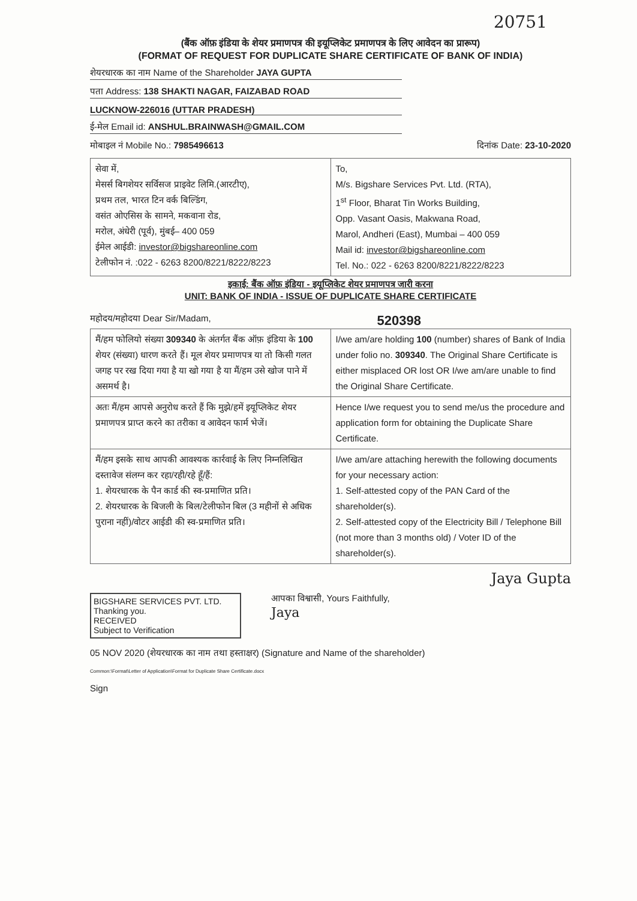20751
(बैंक ऑफ़ इंडिया के शेयर प्रमाणपत्र की इयूप्लिकेट प्रमाणपत्र के लिए आवेदन का प्रारूप)
(FORMAT OF REQUEST FOR DUPLICATE SHARE CERTIFICATE OF BANK OF INDIA)
शेयरधारक का नाम Name of the Shareholder JAYA GUPTA
पता Address: 138 SHAKTI NAGAR, FAIZABAD ROAD
LUCKNOW-226016 (UTTAR PRADESH)
ई-मेल Email id: ANSHUL.BRAINWASH@GMAIL.COM
मोबाइल नं Mobile No.: 7985496613 दिनांक Date: 23-10-2020
| सेवा में, मेसर्स बिगशेयर सर्विसज प्राइवेट लिमि.(आरटीए), प्रथम तल, भारत टिन वर्क बिल्डिंग, वसंत ओएसिस के सामने, मकवाना रोड, मरोल, अंधेरी (पूर्व), मुंबई– 400 059 ईमेल आईडी: investor@bigshareonline.com टेलीफोन नं. :022 - 6263 8200/8221/8222/8223 | To, M/s. Bigshare Services Pvt. Ltd. (RTA), 1<sup>st</sup> Floor, Bharat Tin Works Building, Opp. Vasant Oasis, Makwana Road, Marol, Andheri (East), Mumbai – 400 059 Mail id: investor@bigshareonline.com Tel. No.: 022 - 6263 8200/8221/8222/8223 |
इकाई: बैंक ऑफ़ इंडिया - इयूप्लिकेट शेयर प्रमाणपत्र जारी करना
UNIT: BANK OF INDIA - ISSUE OF DUPLICATE SHARE CERTIFICATE
महोदय/महोदया Dear Sir/Madam, 520398
| मैं/हम फोलियो संख्या 309340 के अंतर्गत बैंक ऑफ़ इंडिया के 100 शेयर (संख्या) धारण करते हैं। मूल शेयर प्रमाणपत्र या तो किसी गलत जगह पर रख दिया गया है या खो गया है या मैं/हम उसे खोज पाने में असमर्थ है। | I/we am/are holding 100 (number) shares of Bank of India under folio no. 309340 . The Original Share Certificate is either misplaced OR lost OR I/we am/are unable to find the Original Share Certificate. |
| अतः मैं/हम आपसे अनुरोध करते हैं कि मुझे/हमें इयूप्लिकेट शेयर प्रमाणपत्र प्राप्त करने का तरीका व आवेदन फार्म भेजें। | Hence I/we request you to send me/us the procedure and application form for obtaining the Duplicate Share Certificate. |
| मैं/हम इसके साथ आपकी आवश्यक कार्रवाई के लिए निम्नलिखित दस्तावेज संलग्न कर रहा/रही/रहे हूँ/हैं: 1. शेयरधारक के पैन कार्ड की स्व-प्रमाणित प्रति। 2. शेयरधारक के बिजली के बिल/टेलीफोन बिल (3 महीनों से अधिक पुराना नहीं)/वोटर आईडी की स्व-प्रमाणित प्रति। | I/we am/are attaching herewith the following documents for your necessary action: 1. Self-attested copy of the PAN Card of the shareholder(s). 2. Self-attested copy of the Electricity Bill / Telephone Bill (not more than 3 months old) / Voter ID of the shareholder(s). |
Jaya Gupta
BIGSHARE SERVICES PVT. LTD. Thanking you.
RECEIVED
Subject to Verification
आपका विश्वासी, Yours Faithfully,
Jaya
05 NOV 2020 (शेयरधारक का नाम तथा हस्ताक्षर) (Signature and Name of the shareholder)
Common:\Format\Letter of Application\Format for Duplicate Share Certificate.docx
Sign